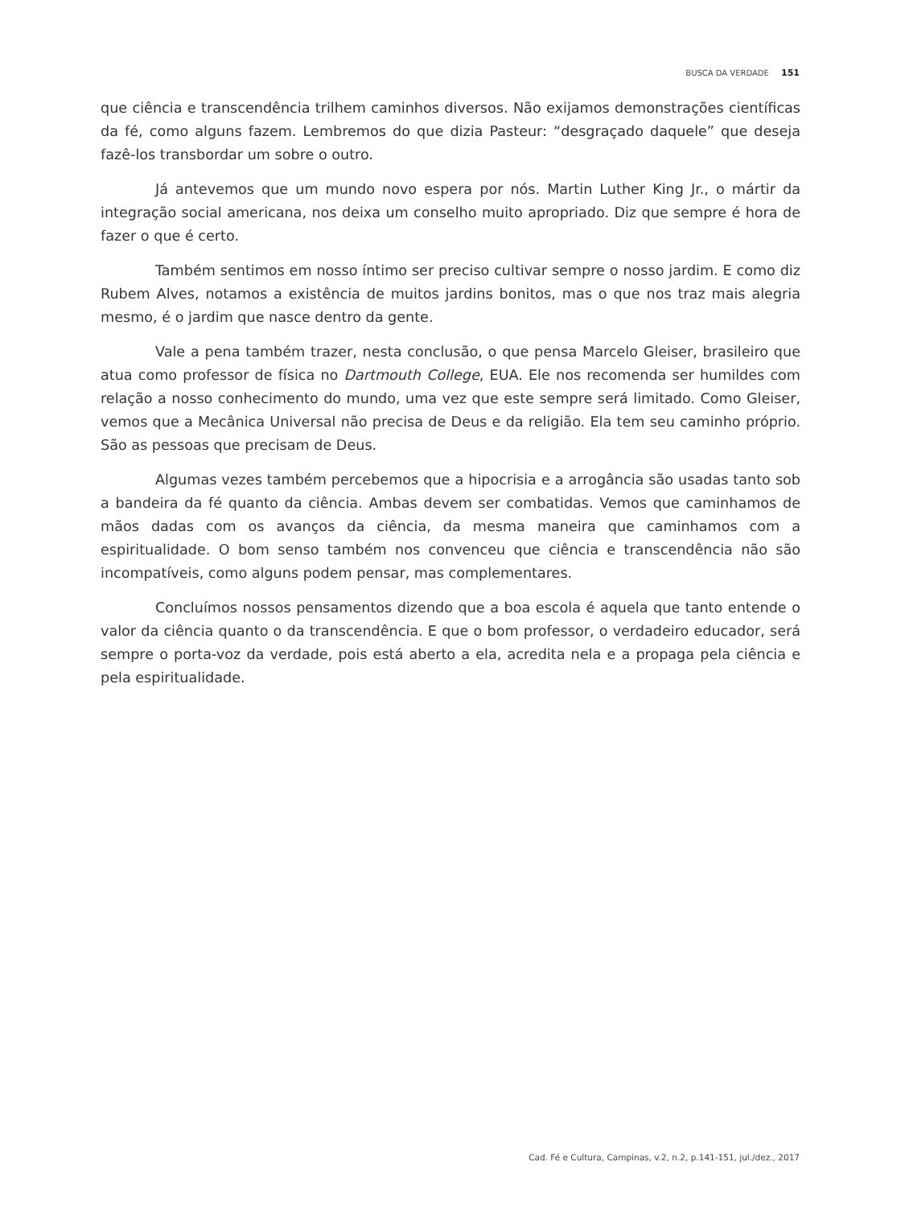BUSCA DA VERDADE 151
que ciência e transcendência trilhem caminhos diversos. Não exijamos demonstrações científicas da fé, como alguns fazem. Lembremos do que dizia Pasteur: “desgraçado daquele” que deseja fazê-los transbordar um sobre o outro.
Já antevemos que um mundo novo espera por nós. Martin Luther King Jr., o mártir da integração social americana, nos deixa um conselho muito apropriado. Diz que sempre é hora de fazer o que é certo.
Também sentimos em nosso íntimo ser preciso cultivar sempre o nosso jardim. E como diz Rubem Alves, notamos a existência de muitos jardins bonitos, mas o que nos traz mais alegria mesmo, é o jardim que nasce dentro da gente.
Vale a pena também trazer, nesta conclusão, o que pensa Marcelo Gleiser, brasileiro que atua como professor de física no Dartmouth College, EUA. Ele nos recomenda ser humildes com relação a nosso conhecimento do mundo, uma vez que este sempre será limitado. Como Gleiser, vemos que a Mecânica Universal não precisa de Deus e da religião. Ela tem seu caminho próprio. São as pessoas que precisam de Deus.
Algumas vezes também percebemos que a hipocrisia e a arrogância são usadas tanto sob a bandeira da fé quanto da ciência. Ambas devem ser combatidas. Vemos que caminhamos de mãos dadas com os avanços da ciência, da mesma maneira que caminhamos com a espiritualidade. O bom senso também nos convenceu que ciência e transcendência não são incompatíveis, como alguns podem pensar, mas complementares.
Concluímos nossos pensamentos dizendo que a boa escola é aquela que tanto entende o valor da ciência quanto o da transcendência. E que o bom professor, o verdadeiro educador, será sempre o porta-voz da verdade, pois está aberto a ela, acredita nela e a propaga pela ciência e pela espiritualidade.
Cad. Fé e Cultura, Campinas, v.2, n.2, p.141-151, jul./dez., 2017